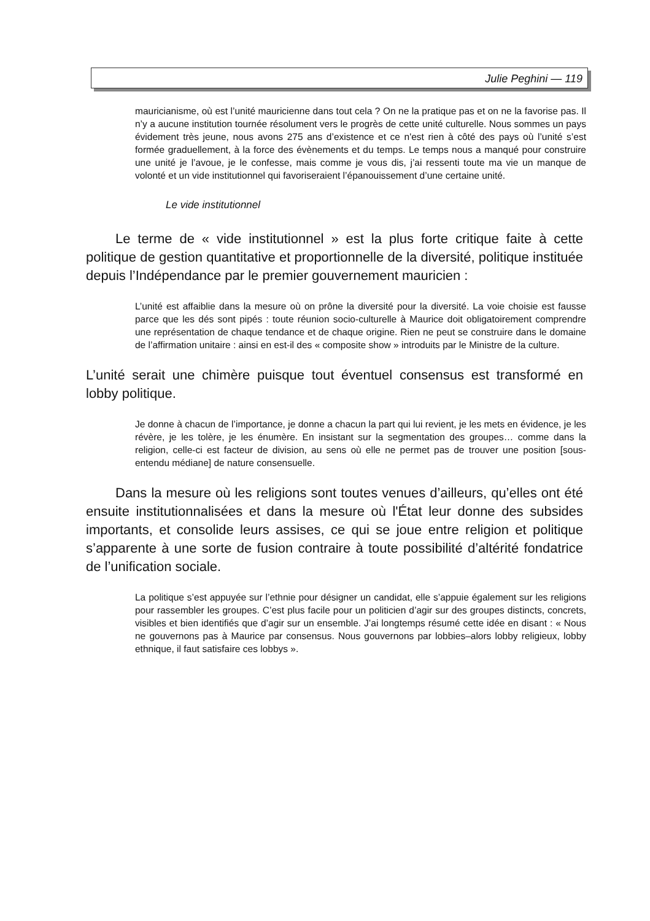Julie Peghini — 119
mauricianisme, où est l’unité mauricienne dans tout cela ? On ne la pratique pas et on ne la favorise pas. Il n’y a aucune institution tournée résolument vers le progrès de cette unité culturelle. Nous sommes un pays évidement très jeune, nous avons 275 ans d’existence et ce n'est rien à côté des pays où l’unité s’est formée graduellement, à la force des évènements et du temps. Le temps nous a manqué pour construire une unité je l’avoue, je le confesse, mais comme je vous dis, j’ai ressenti toute ma vie un manque de volonté et un vide institutionnel qui favoriseraient l’épanouissement d’une certaine unité.
Le vide institutionnel
Le terme de « vide institutionnel » est la plus forte critique faite à cette politique de gestion quantitative et proportionnelle de la diversité, politique instituée depuis l’Indépendance par le premier gouvernement mauricien :
L’unité est affaiblie dans la mesure où on prône la diversité pour la diversité. La voie choisie est fausse parce que les dés sont pipés : toute réunion socio-culturelle à Maurice doit obligatoirement comprendre une représentation de chaque tendance et de chaque origine. Rien ne peut se construire dans le domaine de l’affirmation unitaire : ainsi en est-il des « composite show » introduits par le Ministre de la culture.
L’unité serait une chimère puisque tout éventuel consensus est transformé en lobby politique.
Je donne à chacun de l’importance, je donne a chacun la part qui lui revient, je les mets en évidence, je les révère, je les tolère, je les énumère. En insistant sur la segmentation des groupes… comme dans la religion, celle-ci est facteur de division, au sens où elle ne permet pas de trouver une position [sous-entendu médiane] de nature consensuelle.
Dans la mesure où les religions sont toutes venues d’ailleurs, qu’elles ont été ensuite institutionnalisées et dans la mesure où l'État leur donne des subsides importants, et consolide leurs assises, ce qui se joue entre religion et politique s’apparente à une sorte de fusion contraire à toute possibilité d’altérité fondatrice de l’unification sociale.
La politique s’est appuyée sur l’ethnie pour désigner un candidat, elle s’appuie également sur les religions pour rassembler les groupes. C’est plus facile pour un politicien d’agir sur des groupes distincts, concrets, visibles et bien identifiés que d’agir sur un ensemble. J’ai longtemps résumé cette idée en disant : « Nous ne gouvernons pas à Maurice par consensus. Nous gouvernons par lobbies–alors lobby religieux, lobby ethnique, il faut satisfaire ces lobbys ».